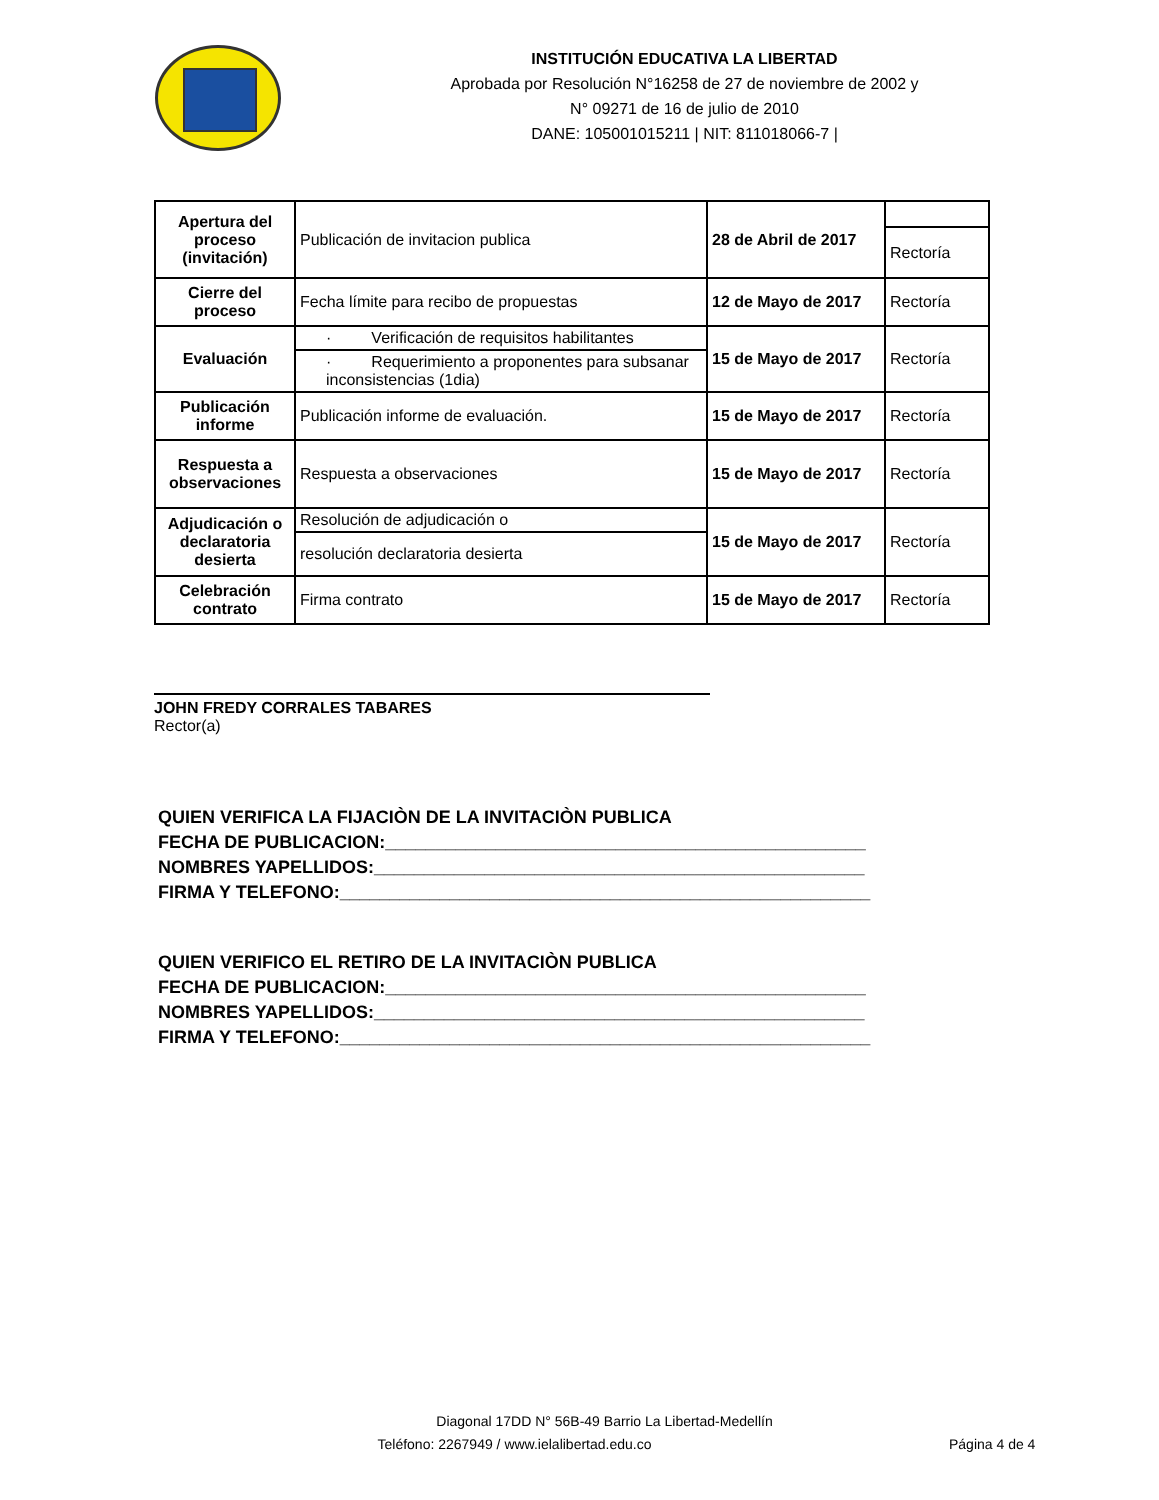INSTITUCIÓN EDUCATIVA LA LIBERTAD
Aprobada por Resolución N°16258 de 27 de noviembre de 2002 y
N° 09271 de 16 de julio de 2010
DANE: 105001015211 | NIT: 811018066-7 |
| Apertura del proceso (invitación) | Publicación de invitacion publica | 28 de Abril de 2017 | |
| | | | Rectoría |
| Cierre del proceso | Fecha límite para recibo de propuestas | 12 de Mayo de 2017 | Rectoría |
| Evaluación | · Verificación de requisitos habilitantes | 15 de Mayo de 2017 | Rectoría |
| | · Requerimiento a proponentes para subsanar inconsistencias (1dia) | | |
| Publicación informe | Publicación informe de evaluación. | 15 de Mayo de 2017 | Rectoría |
| Respuesta a observaciones | Respuesta a observaciones | 15 de Mayo de 2017 | Rectoría |
| Adjudicación o declaratoria desierta | Resolución de adjudicación o | 15 de Mayo de 2017 | Rectoría |
| | resolución declaratoria desierta | | |
| Celebración contrato | Firma contrato | 15 de Mayo de 2017 | Rectoría |
JOHN FREDY CORRALES TABARES
Rector(a)
QUIEN VERIFICA LA FIJACIÒN DE LA INVITACIÒN PUBLICA
FECHA DE PUBLICACION:________________________________________________
NOMBRES YAPELLIDOS:_________________________________________________
FIRMA Y TELEFONO:_____________________________________________________
QUIEN VERIFICO EL RETIRO DE LA INVITACIÒN PUBLICA
FECHA DE PUBLICACION:________________________________________________
NOMBRES YAPELLIDOS:_________________________________________________
FIRMA Y TELEFONO:_____________________________________________________
Diagonal 17DD N° 56B-49 Barrio La Libertad-Medellín
Teléfono: 2267949 / www.ielalibertad.edu.co Página 4 de 4